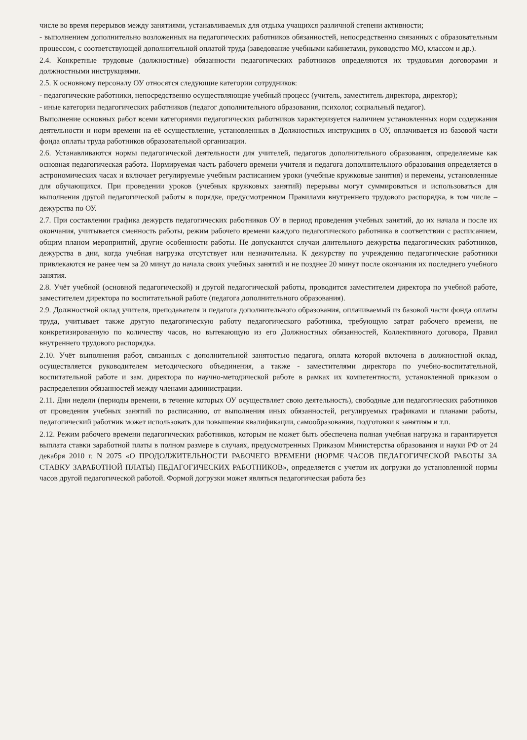числе во время перерывов между занятиями, устанавливаемых для отдыха учащихся различной степени активности;
- выполнением дополнительно возложенных на педагогических работников обязанностей, непосредственно связанных с образовательным процессом, с соответствующей дополнительной оплатой труда (заведование учебными кабинетами, руководство МО, классом и др.).
2.4. Конкретные трудовые (должностные) обязанности педагогических работников определяются их трудовыми договорами и должностными инструкциями.
2.5. К основному персоналу ОУ относятся следующие категории сотрудников:
- педагогические работники, непосредственно осуществляющие учебный процесс (учитель, заместитель директора, директор);
- иные категории педагогических работников (педагог дополнительного образования, психолог, социальный педагог).
Выполнение основных работ всеми категориями педагогических работников характеризуется наличием установленных норм содержания деятельности и норм времени на её осуществление, установленных в Должностных инструкциях в ОУ, оплачивается из базовой части фонда оплаты труда работников образовательной организации.
2.6. Устанавливаются нормы педагогической деятельности для учителей, педагогов дополнительного образования, определяемые как основная педагогическая работа. Нормируемая часть рабочего времени учителя и педагога дополнительного образования определяется в астрономических часах и включает регулируемые учебным расписанием уроки (учебные кружковые занятия) и перемены, установленные для обучающихся. При проведении уроков (учебных кружковых занятий) перерывы могут суммироваться и использоваться для выполнения другой педагогической работы в порядке, предусмотренном Правилами внутреннего трудового распорядка, в том числе – дежурства по ОУ.
2.7. При составлении графика дежурств педагогических работников ОУ в период проведения учебных занятий, до их начала и после их окончания, учитывается сменность работы, режим рабочего времени каждого педагогического работника в соответствии с расписанием, общим планом мероприятий, другие особенности работы. Не допускаются случаи длительного дежурства педагогических работников, дежурства в дни, когда учебная нагрузка отсутствует или незначительна. К дежурству по учреждению педагогические работники привлекаются не ранее чем за 20 минут до начала своих учебных занятий и не позднее 20 минут после окончания их последнего учебного занятия.
2.8. Учёт учебной (основной педагогической) и другой педагогической работы, проводится заместителем директора по учебной работе, заместителем директора по воспитательной работе (педагога дополнительного образования).
2.9. Должностной оклад учителя, преподавателя и педагога дополнительного образования, оплачиваемый из базовой части фонда оплаты труда, учитывает также другую педагогическую работу педагогического работника, требующую затрат рабочего времени, не конкретизированную по количеству часов, но вытекающую из его Должностных обязанностей, Коллективного договора, Правил внутреннего трудового распорядка.
2.10. Учёт выполнения работ, связанных с дополнительной занятостью педагога, оплата которой включена в должностной оклад, осуществляется руководителем методического объединения, а также - заместителями директора по учебно-воспитательной, воспитательной работе и зам. директора по научно-методической работе в рамках их компетентности, установленной приказом о распределении обязанностей между членами администрации.
2.11. Дни недели (периоды времени, в течение которых ОУ осуществляет свою деятельность), свободные для педагогических работников от проведения учебных занятий по расписанию, от выполнения иных обязанностей, регулируемых графиками и планами работы, педагогический работник может использовать для повышения квалификации, самообразования, подготовки к занятиям и т.п.
2.12. Режим рабочего времени педагогических работников, которым не может быть обеспечена полная учебная нагрузка и гарантируется выплата ставки заработной платы в полном размере в случаях, предусмотренных Приказом Министерства образования и науки РФ от 24 декабря 2010 г. N 2075 «О ПРОДОЛЖИТЕЛЬНОСТИ РАБОЧЕГО ВРЕМЕНИ (НОРМЕ ЧАСОВ ПЕДАГОГИЧЕСКОЙ РАБОТЫ ЗА СТАВКУ ЗАРАБОТНОЙ ПЛАТЫ) ПЕДАГОГИЧЕСКИХ РАБОТНИКОВ», определяется с учетом их догрузки до установленной нормы часов другой педагогической работой. Формой догрузки может являться педагогическая работа без